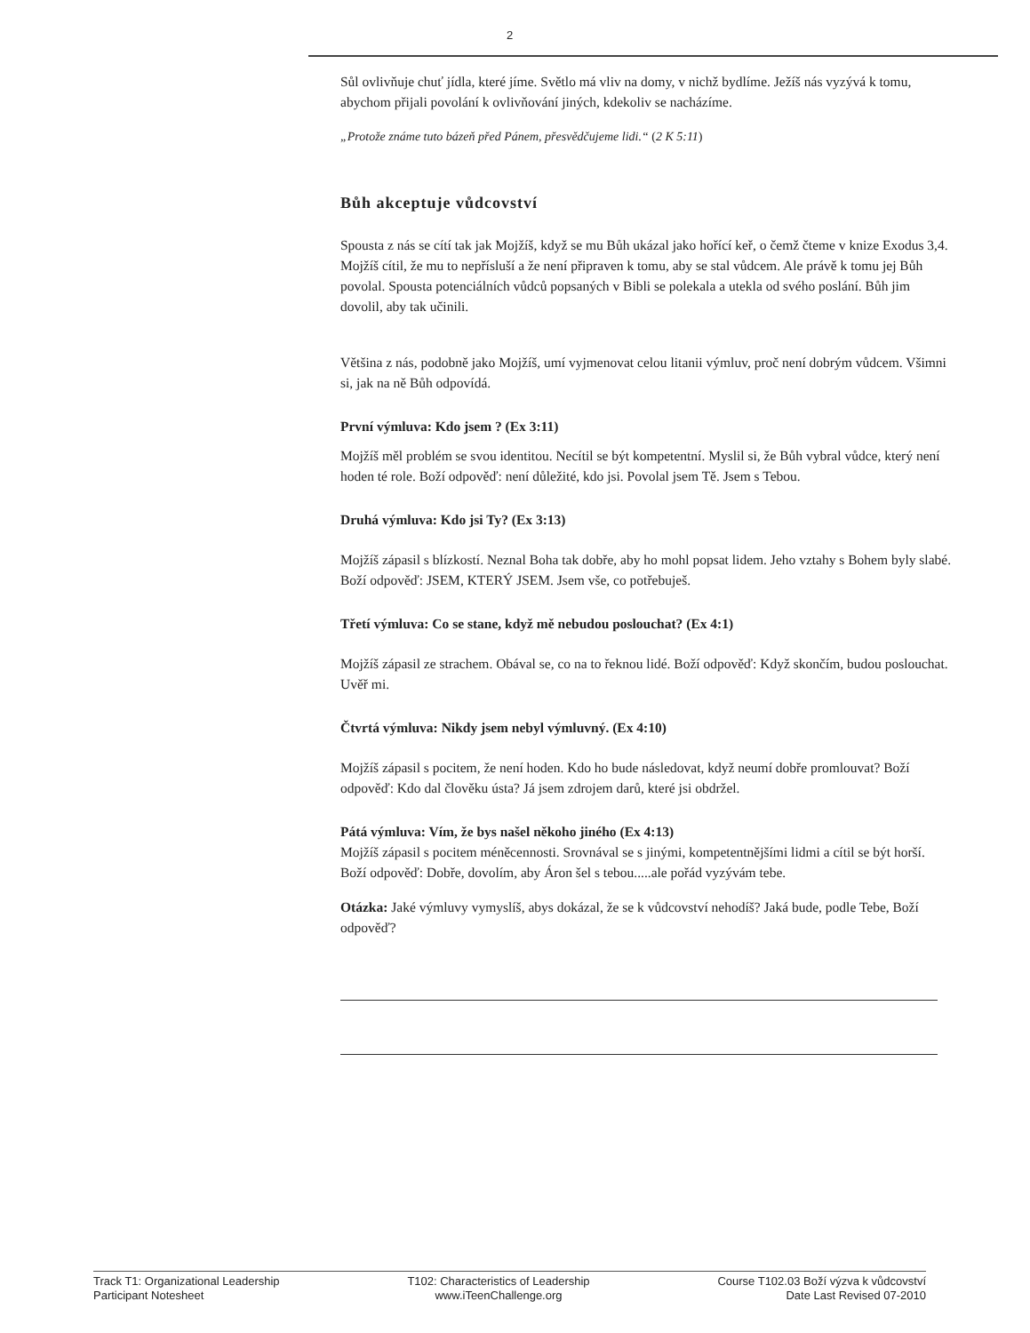2
Sůl ovlivňuje chuť jídla, které jíme. Světlo má vliv na domy, v nichž bydlíme. Ježíš nás vyzývá k tomu, abychom přijali povolání k ovlivňování jiných, kdekoliv se nacházíme.
„Protože známe tuto bázeň před Pánem, přesvědčujeme lidi.“ (2 K 5:11)
Bůh akceptuje vůdcovství
Spousta z nás se cítí tak jak Mojžíš, když se mu Bůh ukázal jako hořící keř, o čemž čteme v knize Exodus 3,4. Mojžíš cítil, že mu to nepřísluší a že není připraven k tomu, aby se stal vůdcem. Ale právě k tomu jej Bůh povolal. Spousta potenciálních vůdců popsaných v Bibli se polekala a utekla od svého poslání. Bůh jim dovolil, aby tak učinili.
Většina z nás, podobně jako Mojžíš, umí vyjmenovat celou litanii výmluv, proč není dobrým vůdcem. Všimni si, jak na ně Bůh odpovídá.
První výmluva: Kdo jsem ? (Ex 3:11)
Mojžíš měl problém se svou identitou. Necítil se být kompetentní. Myslil si, že Bůh vybral vůdce, který není hoden té role. Boží odpověď: není důležité, kdo jsi. Povolal jsem Tě. Jsem s Tebou.
Druhá výmluva: Kdo jsi Ty? (Ex 3:13)
Mojžíš zápasil s blízkostí. Neznal Boha tak dobře, aby ho mohl popsat lidem. Jeho vztahy s Bohem byly slabé. Boží odpověď: JSEM, KTERÝ JSEM. Jsem vše, co potřebuješ.
Třetí výmluva: Co se stane, když mě nebudou poslouchat? (Ex 4:1)
Mojžíš zápasil ze strachem. Obával se, co na to řeknou lidé. Boží odpověď: Když skončím, budou poslouchat. Uvěř mi.
Čtvrtá výmluva: Nikdy jsem nebyl výmluvný. (Ex 4:10)
Mojžíš zápasil s pocitem, že není hoden. Kdo ho bude následovat, když neumí dobře promlouvat? Boží odpověď: Kdo dal člověku ústa? Já jsem zdrojem darů, které jsi obdržel.
Pátá výmluva: Vím, že bys našel někoho jiného (Ex 4:13)
Mojžíš zápasil s pocitem méněcennosti. Srovnával se s jinými, kompetentnějšími lidmi a cítil se být horší. Boží odpověď: Dobře, dovolím, aby Áron šel s tebou.....ale pořád vyzývám tebe.
Otázka: Jaké výmluvy vymyslíš, abys dokázal, že se k vůdcovství nehodíš? Jaká bude, podle Tebe, Boží odpověď?
Track T1: Organizational Leadership
Participant Notesheet
T102: Characteristics of Leadership
www.iTeenChallenge.org
Course T102.03 Boží výzva k vůdcovství
Date Last Revised 07-2010